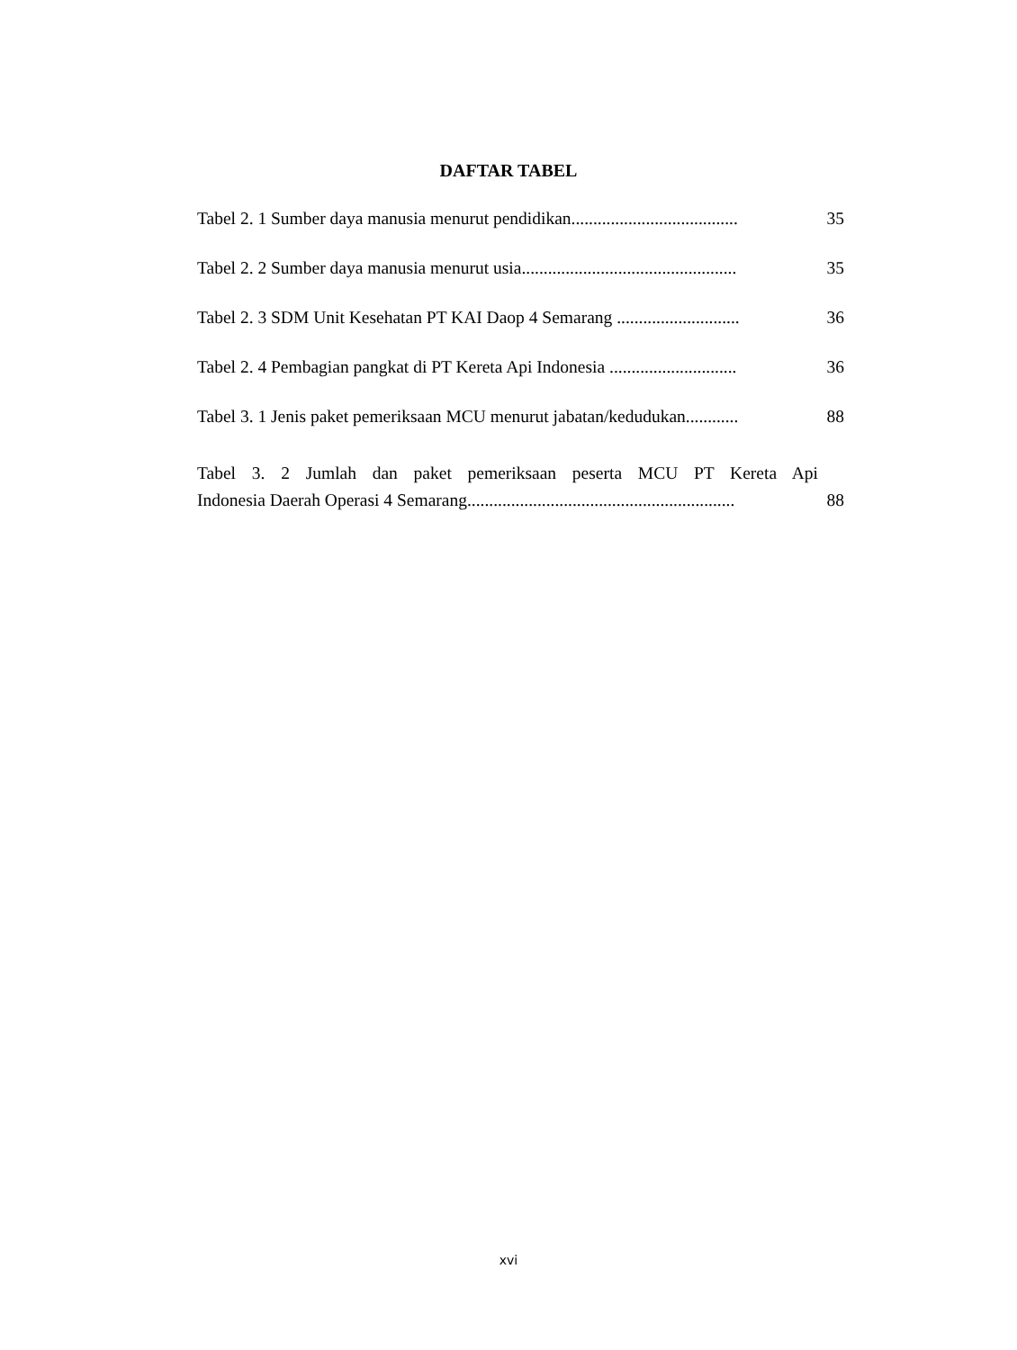DAFTAR TABEL
Tabel 2. 1 Sumber daya manusia menurut pendidikan...................................... 35
Tabel 2. 2 Sumber daya manusia menurut usia................................................. 35
Tabel 2. 3 SDM Unit Kesehatan PT KAI Daop 4 Semarang ............................ 36
Tabel 2. 4 Pembagian pangkat di PT Kereta Api Indonesia ............................. 36
Tabel 3. 1 Jenis paket pemeriksaan MCU menurut jabatan/kedudukan............ 88
Tabel 3. 2 Jumlah dan paket pemeriksaan peserta MCU PT Kereta Api
Indonesia Daerah Operasi 4 Semarang............................................................. 88
xvi